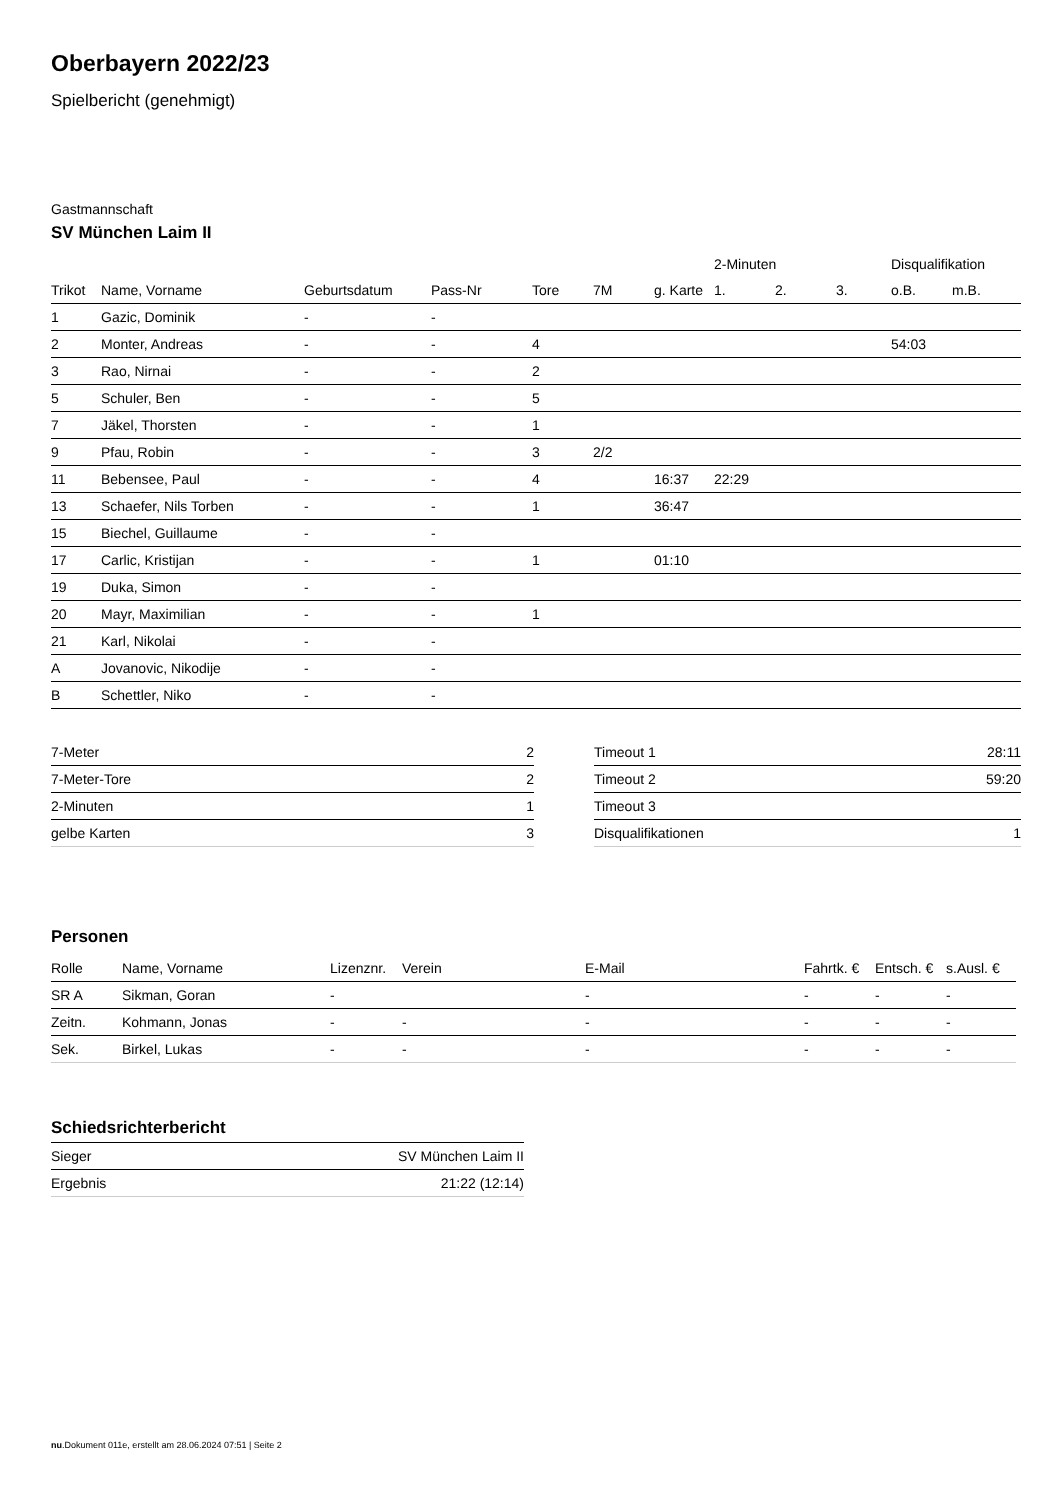Oberbayern 2022/23
Spielbericht (genehmigt)
Gastmannschaft
SV München Laim II
| | | | | | | | 2-Minuten | | | Disqualifikation | |
| --- | --- | --- | --- | --- | --- | --- | --- | --- | --- | --- | --- |
| Trikot | Name, Vorname | Geburtsdatum | Pass-Nr | Tore | 7M | g. Karte | 1. | 2. | 3. | o.B. | m.B. |
| 1 | Gazic, Dominik | - | - | | | | | | | | |
| 2 | Monter, Andreas | - | - | 4 | | | | | | 54:03 | |
| 3 | Rao, Nirnai | - | - | 2 | | | | | | | |
| 5 | Schuler, Ben | - | - | 5 | | | | | | | |
| 7 | Jäkel, Thorsten | - | - | 1 | | | | | | | |
| 9 | Pfau, Robin | - | - | 3 | 2/2 | | | | | | |
| 11 | Bebensee, Paul | - | - | 4 | | 16:37 | 22:29 | | | | |
| 13 | Schaefer, Nils Torben | - | - | 1 | | 36:47 | | | | | |
| 15 | Biechel, Guillaume | - | - | | | | | | | | |
| 17 | Carlic, Kristijan | - | - | 1 | | 01:10 | | | | | |
| 19 | Duka, Simon | - | - | | | | | | | | |
| 20 | Mayr, Maximilian | - | - | 1 | | | | | | | |
| 21 | Karl, Nikolai | - | - | | | | | | | | |
| A | Jovanovic, Nikodije | - | - | | | | | | | | |
| B | Schettler, Niko | - | - | | | | | | | | |
| 7-Meter | 2 |
| 7-Meter-Tore | 2 |
| 2-Minuten | 1 |
| gelbe Karten | 3 |
| Timeout 1 | 28:11 |
| Timeout 2 | 59:20 |
| Timeout 3 | |
| Disqualifikationen | 1 |
Personen
| Rolle | Name, Vorname | Lizenznr. | Verein | E-Mail | Fahrtk. € | Entsch. € | s.Ausl. € |
| --- | --- | --- | --- | --- | --- | --- | --- |
| SR A | Sikman, Goran | - | | - | - | - | - |
| Zeitn. | Kohmann, Jonas | - | - | - | - | - | - |
| Sek. | Birkel, Lukas | - | - | - | - | - | - |
Schiedsrichterbericht
| Sieger | SV München Laim II |
| Ergebnis | 21:22 (12:14) |
nu.Dokument 011e, erstellt am 28.06.2024 07:51 | Seite 2